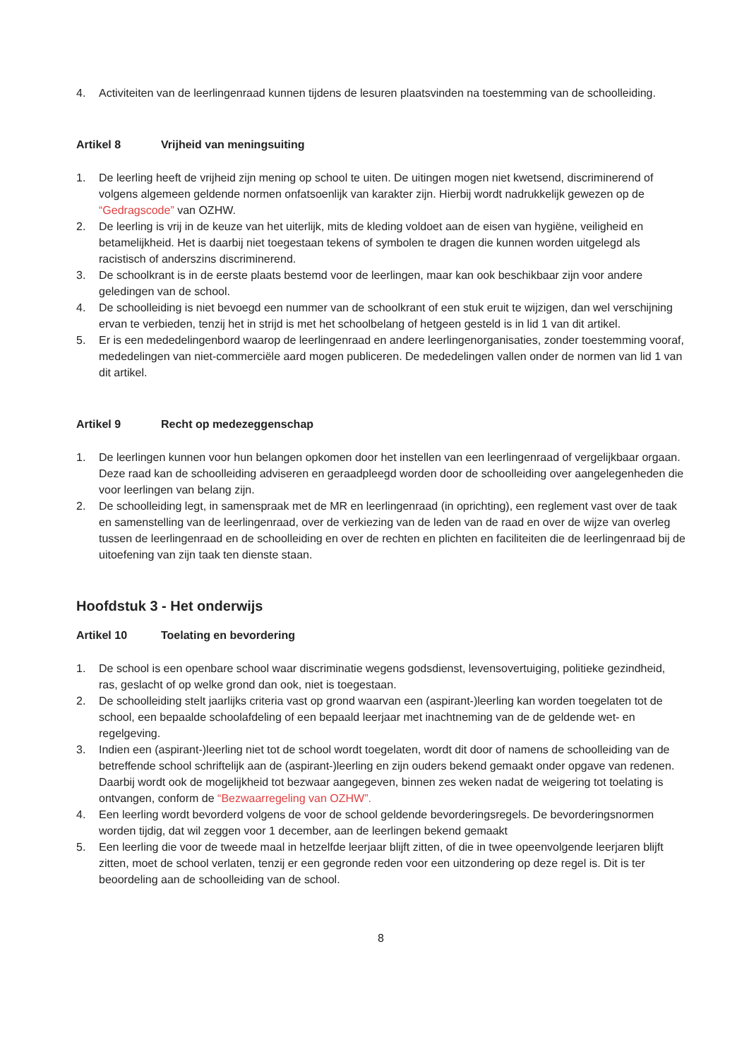4. Activiteiten van de leerlingenraad kunnen tijdens de lesuren plaatsvinden na toestemming van de schoolleiding.
Artikel 8 Vrijheid van meningsuiting
1. De leerling heeft de vrijheid zijn mening op school te uiten. De uitingen mogen niet kwetsend, discriminerend of volgens algemeen geldende normen onfatsoenlijk van karakter zijn. Hierbij wordt nadrukkelijk gewezen op de “Gedragscode” van OZHW.
2. De leerling is vrij in de keuze van het uiterlijk, mits de kleding voldoet aan de eisen van hygiëne, veiligheid en betamelijkheid. Het is daarbij niet toegestaan tekens of symbolen te dragen die kunnen worden uitgelegd als racistisch of anderszins discriminerend.
3. De schoolkrant is in de eerste plaats bestemd voor de leerlingen, maar kan ook beschikbaar zijn voor andere geledingen van de school.
4. De schoolleiding is niet bevoegd een nummer van de schoolkrant of een stuk eruit te wijzigen, dan wel verschijning ervan te verbieden, tenzij het in strijd is met het schoolbelang of hetgeen gesteld is in lid 1 van dit artikel.
5. Er is een mededelingenbord waarop de leerlingenraad en andere leerlingenorganisaties, zonder toestemming vooraf, mededelingen van niet-commerciële aard mogen publiceren. De mededelingen vallen onder de normen van lid 1 van dit artikel.
Artikel 9 Recht op medezeggenschap
1. De leerlingen kunnen voor hun belangen opkomen door het instellen van een leerlingenraad of vergelijkbaar orgaan. Deze raad kan de schoolleiding adviseren en geraadpleegd worden door de schoolleiding over aangelegenheden die voor leerlingen van belang zijn.
2. De schoolleiding legt, in samenspraak met de MR en leerlingenraad (in oprichting), een reglement vast over de taak en samenstelling van de leerlingenraad, over de verkiezing van de leden van de raad en over de wijze van overleg tussen de leerlingenraad en de schoolleiding en over de rechten en plichten en faciliteiten die de leerlingenraad bij de uitoefening van zijn taak ten dienste staan.
Hoofdstuk 3 - Het onderwijs
Artikel 10 Toelating en bevordering
1. De school is een openbare school waar discriminatie wegens godsdienst, levensovertuiging, politieke gezindheid, ras, geslacht of op welke grond dan ook, niet is toegestaan.
2. De schoolleiding stelt jaarlijks criteria vast op grond waarvan een (aspirant-)leerling kan worden toegelaten tot de school, een bepaalde schoolafdeling of een bepaald leerjaar met inachtneming van de de geldende wet- en regelgeving.
3. Indien een (aspirant-)leerling niet tot de school wordt toegelaten, wordt dit door of namens de schoolleiding van de betreffende school schriftelijk aan de (aspirant-)leerling en zijn ouders bekend gemaakt onder opgave van redenen. Daarbij wordt ook de mogelijkheid tot bezwaar aangegeven, binnen zes weken nadat de weigering tot toelating is ontvangen, conform de “Bezwaarregeling van OZHW”.
4. Een leerling wordt bevorderd volgens de voor de school geldende bevorderingsregels. De bevorderingsnormen worden tijdig, dat wil zeggen voor 1 december, aan de leerlingen bekend gemaakt
5. Een leerling die voor de tweede maal in hetzelfde leerjaar blijft zitten, of die in twee opeenvolgende leerjaren blijft zitten, moet de school verlaten, tenzij er een gegronde reden voor een uitzondering op deze regel is. Dit is ter beoordeling aan de schoolleiding van de school.
8